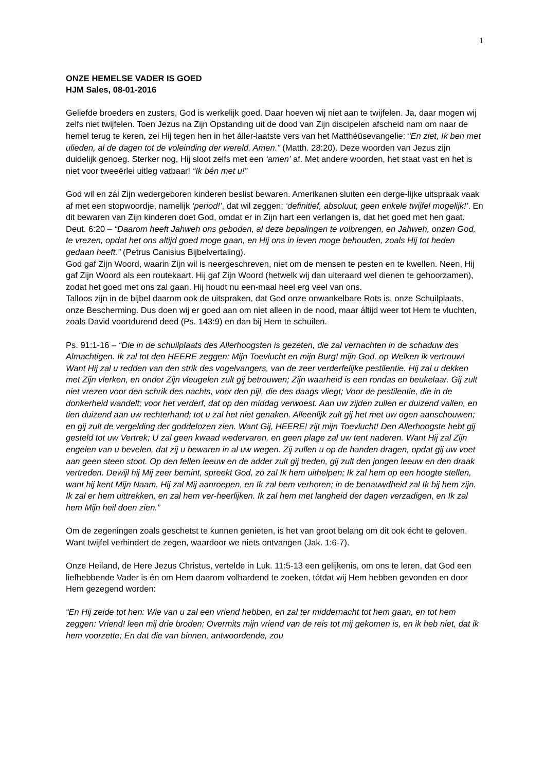1
ONZE HEMELSE VADER IS GOED
HJM Sales, 08-01-2016
Geliefde broeders en zusters, God is werkelijk goed. Daar hoeven wij niet aan te twijfelen. Ja, daar mogen wij zelfs niet twijfelen. Toen Jezus na Zijn Opstanding uit de dood van Zijn discipelen afscheid nam om naar de hemel terug te keren, zei Hij tegen hen in het áller-laatste vers van het Matthéüsevangelie: “En ziet, Ik ben met ulieden, al de dagen tot de voleinding der wereld. Amen.” (Matth. 28:20). Deze woorden van Jezus zijn duidelijk genoeg. Sterker nog, Hij sloot zelfs met een ‘amen’ af. Met andere woorden, het staat vast en het is niet voor tweeërlei uitleg vatbaar! “Ik bén met u!”
God wil en zál Zijn wedergeboren kinderen beslist bewaren. Amerikanen sluiten een derge-lijke uitspraak vaak af met een stopwoordje, namelijk ‘period!’, dat wil zeggen: ‘definitief, absoluut, geen enkele twijfel mogelijk!’. En dit bewaren van Zijn kinderen doet God, omdat er in Zijn hart een verlangen is, dat het goed met hen gaat. Deut. 6:20 – “Daarom heeft Jahweh ons geboden, al deze bepalingen te volbrengen, en Jahweh, onzen God, te vrezen, opdat het ons altijd goed moge gaan, en Hij ons in leven moge behouden, zoals Hij tot heden gedaan heeft.” (Petrus Canisius Bijbelvertaling).
God gaf Zijn Woord, waarin Zijn wil is neergeschreven, niet om de mensen te pesten en te kwellen. Neen, Hij gaf Zijn Woord als een routekaart. Hij gaf Zijn Woord (hetwelk wij dan uiteraard wel dienen te gehoorzamen), zodat het goed met ons zal gaan. Hij houdt nu een-maal heel erg veel van ons.
Talloos zijn in de bijbel daarom ook de uitspraken, dat God onze onwankelbare Rots is, onze Schuilplaats, onze Bescherming. Dus doen wij er goed aan om niet alleen in de nood, maar áltijd weer tot Hem te vluchten, zoals David voortdurend deed (Ps. 143:9) en dan bij Hem te schuilen.
Ps. 91:1-16 – “Die in de schuilplaats des Allerhoogsten is gezeten, die zal vernachten in de schaduw des Almachtigen. Ik zal tot den HEERE zeggen: Mijn Toevlucht en mijn Burg! mijn God, op Welken ik vertrouw! Want Hij zal u redden van den strik des vogelvangers, van de zeer verderfelijke pestilentie. Hij zal u dekken met Zijn vlerken, en onder Zijn vleugelen zult gij betrouwen; Zijn waarheid is een rondas en beukelaar. Gij zult niet vrezen voor den schrik des nachts, voor den pijl, die des daags vliegt; Voor de pestilentie, die in de donkerheid wandelt; voor het verderf, dat op den middag verwoest. Aan uw zijden zullen er duizend vallen, en tien duizend aan uw rechterhand; tot u zal het niet genaken. Alleenlijk zult gij het met uw ogen aanschouwen; en gij zult de vergelding der goddelozen zien. Want Gij, HEERE! zijt mijn Toevlucht! Den Allerhoogste hebt gij gesteld tot uw Vertrek; U zal geen kwaad wedervaren, en geen plage zal uw tent naderen. Want Hij zal Zijn engelen van u bevelen, dat zij u bewaren in al uw wegen. Zij zullen u op de handen dragen, opdat gij uw voet aan geen steen stoot. Op den fellen leeuw en de adder zult gij treden, gij zult den jongen leeuw en den draak vertreden. Dewijl hij Mij zeer bemint, spreekt God, zo zal Ik hem uithelpen; Ik zal hem op een hoogte stellen, want hij kent Mijn Naam. Hij zal Mij aanroepen, en Ik zal hem verhoren; in de benauwdheid zal Ik bij hem zijn. Ik zal er hem uittrekken, en zal hem ver-heerlijken. Ik zal hem met langheid der dagen verzadigen, en Ik zal hem Mijn heil doen zien.”
Om de zegeningen zoals geschetst te kunnen genieten, is het van groot belang om dit ook écht te geloven. Want twijfel verhindert de zegen, waardoor we niets ontvangen (Jak. 1:6-7).
Onze Heiland, de Here Jezus Christus, vertelde in Luk. 11:5-13 een gelijkenis, om ons te leren, dat God een liefhebbende Vader is én om Hem daarom volhardend te zoeken, tótdat wij Hem hebben gevonden en door Hem gezegend worden:
“En Hij zeide tot hen: Wie van u zal een vriend hebben, en zal ter middernacht tot hem gaan, en tot hem zeggen: Vriend! leen mij drie broden; Overmits mijn vriend van de reis tot mij gekomen is, en ik heb niet, dat ik hem voorzette; En dat die van binnen, antwoordende, zou